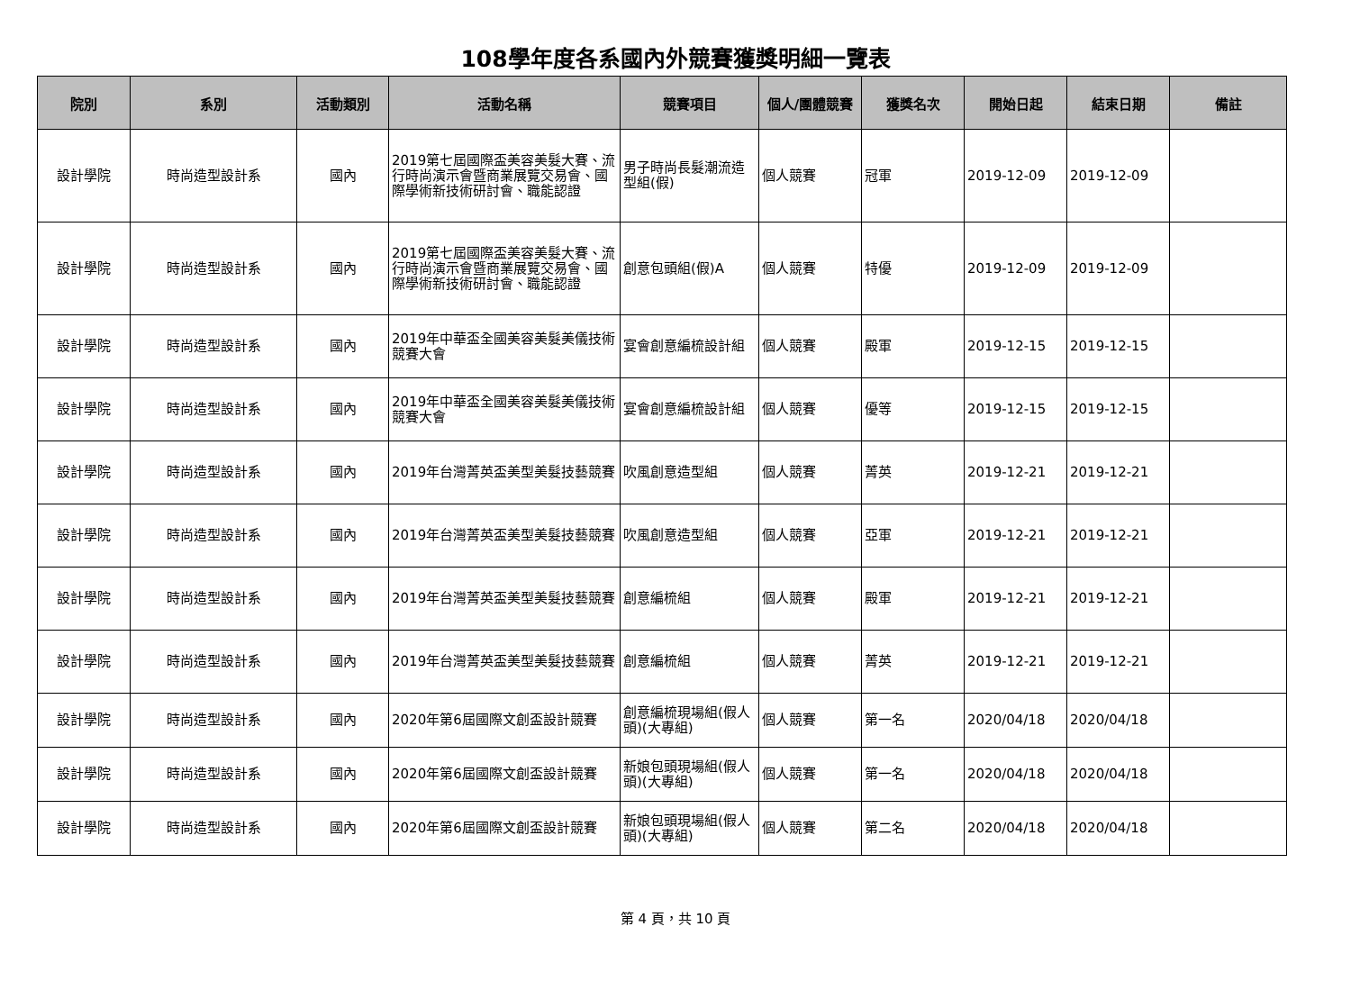108學年度各系國內外競賽獲獎明細一覽表
| 院別 | 系別 | 活動類別 | 活動名稱 | 競賽項目 | 個人/團體競賽 | 獲獎名次 | 開始日起 | 結束日期 | 備註 |
| --- | --- | --- | --- | --- | --- | --- | --- | --- | --- |
| 設計學院 | 時尚造型設計系 | 國內 | 2019第七屆國際盃美容美髮大賽、流行時尚演示會暨商業展覽交易會、國際學術新技術研討會、職能認證 | 男子時尚長髮潮流造型組(假) | 個人競賽 | 冠軍 | 2019-12-09 | 2019-12-09 | |
| 設計學院 | 時尚造型設計系 | 國內 | 2019第七屆國際盃美容美髮大賽、流行時尚演示會暨商業展覽交易會、國際學術新技術研討會、職能認證 | 創意包頭組(假)A | 個人競賽 | 特優 | 2019-12-09 | 2019-12-09 | |
| 設計學院 | 時尚造型設計系 | 國內 | 2019年中華盃全國美容美髮美儀技術競賽大會 | 宴會創意編梳設計組 | 個人競賽 | 殿軍 | 2019-12-15 | 2019-12-15 | |
| 設計學院 | 時尚造型設計系 | 國內 | 2019年中華盃全國美容美髮美儀技術競賽大會 | 宴會創意編梳設計組 | 個人競賽 | 優等 | 2019-12-15 | 2019-12-15 | |
| 設計學院 | 時尚造型設計系 | 國內 | 2019年台灣菁英盃美型美髮技藝競賽 | 吹風創意造型組 | 個人競賽 | 菁英 | 2019-12-21 | 2019-12-21 | |
| 設計學院 | 時尚造型設計系 | 國內 | 2019年台灣菁英盃美型美髮技藝競賽 | 吹風創意造型組 | 個人競賽 | 亞軍 | 2019-12-21 | 2019-12-21 | |
| 設計學院 | 時尚造型設計系 | 國內 | 2019年台灣菁英盃美型美髮技藝競賽 | 創意編梳組 | 個人競賽 | 殿軍 | 2019-12-21 | 2019-12-21 | |
| 設計學院 | 時尚造型設計系 | 國內 | 2019年台灣菁英盃美型美髮技藝競賽 | 創意編梳組 | 個人競賽 | 菁英 | 2019-12-21 | 2019-12-21 | |
| 設計學院 | 時尚造型設計系 | 國內 | 2020年第6屆國際文創盃設計競賽 | 創意編梳現場組(假人頭)(大專組) | 個人競賽 | 第一名 | 2020/04/18 | 2020/04/18 | |
| 設計學院 | 時尚造型設計系 | 國內 | 2020年第6屆國際文創盃設計競賽 | 新娘包頭現場組(假人頭)(大專組) | 個人競賽 | 第一名 | 2020/04/18 | 2020/04/18 | |
| 設計學院 | 時尚造型設計系 | 國內 | 2020年第6屆國際文創盃設計競賽 | 新娘包頭現場組(假人頭)(大專組) | 個人競賽 | 第二名 | 2020/04/18 | 2020/04/18 | |
第 4 頁，共 10 頁